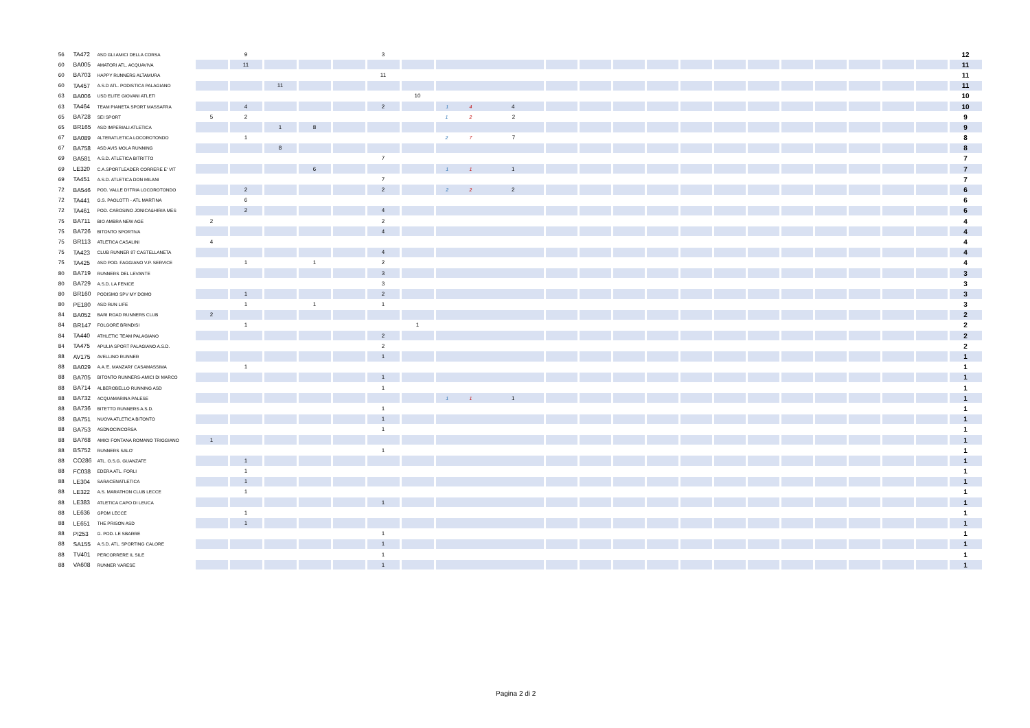| 56 | TA472 | ASD GLI AMICI DELLA CORSA | | 9 | | | | 3 | | | | | | | | | | | | | | | | | 12 |
| 60 | BA005 | AMATORI ATL. ACQUAVIVA | | 11 | | | | | | | | | | | | | | | | | | | | | 11 |
| 60 | BA703 | HAPPY RUNNERS ALTAMURA | | | | | | 11 | | | | | | | | | | | | | | | | | 11 |
| 60 | TA457 | A.S.D ATL. PODISTICA PALAGIANO | | | 11 | | | | | | | | | | | | | | | | | | | | 11 |
| 63 | BA006 | USD ELITE GIOVANI ATLETI | | | | | | | 10 | | | | | | | | | | | | | | | | 10 |
| 63 | TA464 | TEAM PIANETA SPORT MASSAFRA | | 4 | | | | 2 | | 1 | 4 | 4 | | | | | | | | | | | | | 10 |
| 65 | BA728 | SEI SPORT | 5 | 2 | | | | | | 1 | 2 | 2 | | | | | | | | | | | | | 9 |
| 65 | BR165 | ASD IMPERIALI ATLETICA | | | 1 | 8 | | | | | | | | | | | | | | | | | | | 9 |
| 67 | BA089 | ALTERATLETICA LOCOROTONDO | | 1 | | | | | | 2 | 7 | 7 | | | | | | | | | | | | | 8 |
| 67 | BA758 | ASD AVIS MOLA RUNNING | | | 8 | | | | | | | | | | | | | | | | | | | | 8 |
| 69 | BA581 | A.S.D. ATLETICA BITRITTO | | | | | | 7 | | | | | | | | | | | | | | | | | 7 |
| 69 | LE320 | C.A.SPORTLEADER CORRERE E' VIT | | | | 6 | | | | 1 | 1 | 1 | | | | | | | | | | | | | 7 |
| 69 | TA451 | A.S.D. ATLETICA DON MILANI | | | | | | 7 | | | | | | | | | | | | | | | | | 7 |
| 72 | BA546 | POD. VALLE D'ITRIA LOCOROTONDO | | 2 | | | | 2 | | 2 | 2 | 2 | | | | | | | | | | | | | 6 |
| 72 | TA441 | G.S. PAOLOTTI - ATL MARTINA | | 6 | | | | | | | | | | | | | | | | | | | | | 6 |
| 72 | TA461 | POD. CAROSINO JONICA&HIRIA MES | | 2 | | | | 4 | | | | | | | | | | | | | | | | | 6 |
| 75 | BA711 | BIO AMBRA NEW AGE | 2 | | | | | 2 | | | | | | | | | | | | | | | | | 4 |
| 75 | BA726 | BITONTO SPORTIVA | | | | | | 4 | | | | | | | | | | | | | | | | | 4 |
| 75 | BR113 | ATLETICA CASALINI | 4 | | | | | | | | | | | | | | | | | | | | | | 4 |
| 75 | TA423 | CLUB RUNNER 87 CASTELLANETA | | | | | | 4 | | | | | | | | | | | | | | | | | 4 |
| 75 | TA425 | ASD POD. FAGGIANO V.P. SERVICE | | 1 | | 1 | | 2 | | | | | | | | | | | | | | | | | 4 |
| 80 | BA719 | RUNNERS DEL LEVANTE | | | | | | 3 | | | | | | | | | | | | | | | | | 3 |
| 80 | BA729 | A.S.D. LA FENICE | | | | | | 3 | | | | | | | | | | | | | | | | | 3 |
| 80 | BR160 | PODISMO SPV MY DOMO | | 1 | | | | 2 | | | | | | | | | | | | | | | | | 3 |
| 80 | PE180 | ASD RUN LIFE | | 1 | | 1 | | 1 | | | | | | | | | | | | | | | | | 3 |
| 84 | BA052 | BARI ROAD RUNNERS CLUB | 2 | | | | | | | | | | | | | | | | | | | | | | 2 |
| 84 | BR147 | FOLGORE BRINDISI | | 1 | | | | | 1 | | | | | | | | | | | | | | | | 2 |
| 84 | TA440 | ATHLETIC TEAM PALAGIANO | | | | | | 2 | | | | | | | | | | | | | | | | | 2 |
| 84 | TA475 | APULIA SPORT PALAGIANO A.S.D. | | | | | | 2 | | | | | | | | | | | | | | | | | 2 |
| 88 | AV175 | AVELLINO RUNNER | | | | | | 1 | | | | | | | | | | | | | | | | | 1 |
| 88 | BA029 | A.A.'E. MANZARI' CASAMASSIMA | | 1 | | | | | | | | | | | | | | | | | | | | | 1 |
| 88 | BA705 | BITONTO RUNNERS-AMICI DI MARCO | | | | | | 1 | | | | | | | | | | | | | | | | | 1 |
| 88 | BA714 | ALBEROBELLO RUNNING ASD | | | | | | 1 | | | | | | | | | | | | | | | | | 1 |
| 88 | BA732 | ACQUAMARINA PALESE | | | | | | | | 1 | 1 | 1 | | | | | | | | | | | | | 1 |
| 88 | BA736 | BITETTO RUNNERS A.S.D. | | | | | | 1 | | | | | | | | | | | | | | | | | 1 |
| 88 | BA751 | NUOVA ATLETICA BITONTO | | | | | | 1 | | | | | | | | | | | | | | | | | 1 |
| 88 | BA753 | ASDNOCINCORSA | | | | | | 1 | | | | | | | | | | | | | | | | | 1 |
| 88 | BA768 | AMICI FONTANA ROMANO TRIGGIANO | 1 | | | | | | | | | | | | | | | | | | | | | | 1 |
| 88 | BS752 | RUNNERS SALO' | | | | | | 1 | | | | | | | | | | | | | | | | | 1 |
| 88 | CO286 | ATL. O.S.G. GUANZATE | | 1 | | | | | | | | | | | | | | | | | | | | | 1 |
| 88 | FC038 | EDERA ATL. FORLI | | 1 | | | | | | | | | | | | | | | | | | | | | 1 |
| 88 | LE304 | SARACENATLETICA | | 1 | | | | | | | | | | | | | | | | | | | | | 1 |
| 88 | LE322 | A.S. MARATHON CLUB LECCE | | 1 | | | | | | | | | | | | | | | | | | | | | 1 |
| 88 | LE383 | ATLETICA CAPO DI LEUCA | | | | | | 1 | | | | | | | | | | | | | | | | | 1 |
| 88 | LE636 | GPDM LECCE | | 1 | | | | | | | | | | | | | | | | | | | | | 1 |
| 88 | LE651 | THE PRISON ASD | | 1 | | | | | | | | | | | | | | | | | | | | | 1 |
| 88 | PI253 | G. POD. LE SBARRE | | | | | | 1 | | | | | | | | | | | | | | | | | 1 |
| 88 | SA155 | A.S.D. ATL. SPORTING CALORE | | | | | | 1 | | | | | | | | | | | | | | | | | 1 |
| 88 | TV401 | PERCORRERE IL SILE | | | | | | 1 | | | | | | | | | | | | | | | | | 1 |
| 88 | VA608 | RUNNER VARESE | | | | | | 1 | | | | | | | | | | | | | | | | | 1 |
Pagina 2 di 2